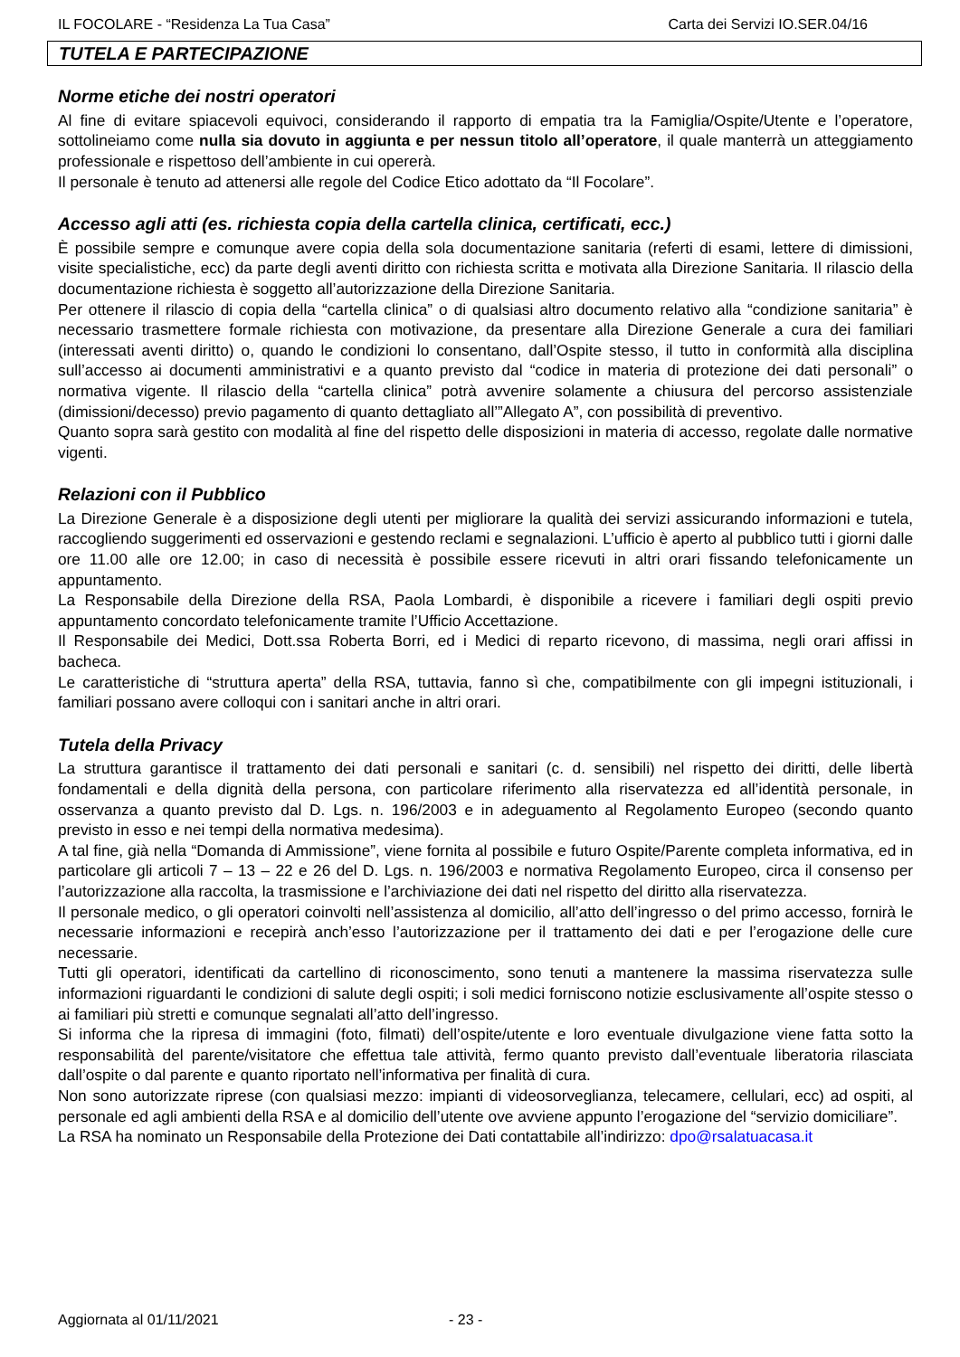IL FOCOLARE - “Residenza La Tua Casa” Carta dei Servizi IO.SER.04/16
TUTELA E PARTECIPAZIONE
Norme etiche dei nostri operatori
Al fine di evitare spiacevoli equivoci, considerando il rapporto di empatia tra la Famiglia/Ospite/Utente e l’operatore, sottolineiamo come nulla sia dovuto in aggiunta e per nessun titolo all’operatore, il quale manterrà un atteggiamento professionale e rispettoso dell’ambiente in cui opererà.
Il personale è tenuto ad attenersi alle regole del Codice Etico adottato da “Il Focolare”.
Accesso agli atti (es. richiesta copia della cartella clinica, certificati, ecc.)
È possibile sempre e comunque avere copia della sola documentazione sanitaria (referti di esami, lettere di dimissioni, visite specialistiche, ecc) da parte degli aventi diritto con richiesta scritta e motivata alla Direzione Sanitaria. Il rilascio della documentazione richiesta è soggetto all’autorizzazione della Direzione Sanitaria.
Per ottenere il rilascio di copia della “cartella clinica” o di qualsiasi altro documento relativo alla “condizione sanitaria” è necessario trasmettere formale richiesta con motivazione, da presentare alla Direzione Generale a cura dei familiari (interessati aventi diritto) o, quando le condizioni lo consentano, dall’Ospite stesso, il tutto in conformità alla disciplina sull’accesso ai documenti amministrativi e a quanto previsto dal “codice in materia di protezione dei dati personali” o normativa vigente. Il rilascio della “cartella clinica” potrà avvenire solamente a chiusura del percorso assistenziale (dimissioni/decesso) previo pagamento di quanto dettagliato all’”Allegato A”, con possibilità di preventivo.
Quanto sopra sarà gestito con modalità al fine del rispetto delle disposizioni in materia di accesso, regolate dalle normative vigenti.
Relazioni con il Pubblico
La Direzione Generale è a disposizione degli utenti per migliorare la qualità dei servizi assicurando informazioni e tutela, raccogliendo suggerimenti ed osservazioni e gestendo reclami e segnalazioni. L’ufficio è aperto al pubblico tutti i giorni dalle ore 11.00 alle ore 12.00; in caso di necessità è possibile essere ricevuti in altri orari fissando telefonicamente un appuntamento.
La Responsabile della Direzione della RSA, Paola Lombardi, è disponibile a ricevere i familiari degli ospiti previo appuntamento concordato telefonicamente tramite l’Ufficio Accettazione.
Il Responsabile dei Medici, Dott.ssa Roberta Borri, ed i Medici di reparto ricevono, di massima, negli orari affissi in bacheca.
Le caratteristiche di “struttura aperta” della RSA, tuttavia, fanno sì che, compatibilmente con gli impegni istituzionali, i familiari possano avere colloqui con i sanitari anche in altri orari.
Tutela della Privacy
La struttura garantisce il trattamento dei dati personali e sanitari (c. d. sensibili) nel rispetto dei diritti, delle libertà fondamentali e della dignità della persona, con particolare riferimento alla riservatezza ed all’identità personale, in osservanza a quanto previsto dal D. Lgs. n. 196/2003 e in adeguamento al Regolamento Europeo (secondo quanto previsto in esso e nei tempi della normativa medesima).
A tal fine, già nella “Domanda di Ammissione”, viene fornita al possibile e futuro Ospite/Parente completa informativa, ed in particolare gli articoli 7 – 13 – 22 e 26 del D. Lgs. n. 196/2003 e normativa Regolamento Europeo, circa il consenso per l’autorizzazione alla raccolta, la trasmissione e l’archiviazione dei dati nel rispetto del diritto alla riservatezza.
Il personale medico, o gli operatori coinvolti nell’assistenza al domicilio, all’atto dell’ingresso o del primo accesso, fornirà le necessarie informazioni e recepirà anch’esso l’autorizzazione per il trattamento dei dati e per l’erogazione delle cure necessarie.
Tutti gli operatori, identificati da cartellino di riconoscimento, sono tenuti a mantenere la massima riservatezza sulle informazioni riguardanti le condizioni di salute degli ospiti; i soli medici forniscono notizie esclusivamente all’ospite stesso o ai familiari più stretti e comunque segnalati all’atto dell’ingresso.
Si informa che la ripresa di immagini (foto, filmati) dell’ospite/utente e loro eventuale divulgazione viene fatta sotto la responsabilità del parente/visitatore che effettua tale attività, fermo quanto previsto dall’eventuale liberatoria rilasciata dall’ospite o dal parente e quanto riportato nell’informativa per finalità di cura.
Non sono autorizzate riprese (con qualsiasi mezzo: impianti di videosorveglianza, telecamere, cellulari, ecc) ad ospiti, al personale ed agli ambienti della RSA e al domicilio dell’utente ove avviene appunto l’erogazione del “servizio domiciliare”.
La RSA ha nominato un Responsabile della Protezione dei Dati contattabile all’indirizzo: dpo@rsalatuacasa.it
Aggiornata al 01/11/2021 - 23 -